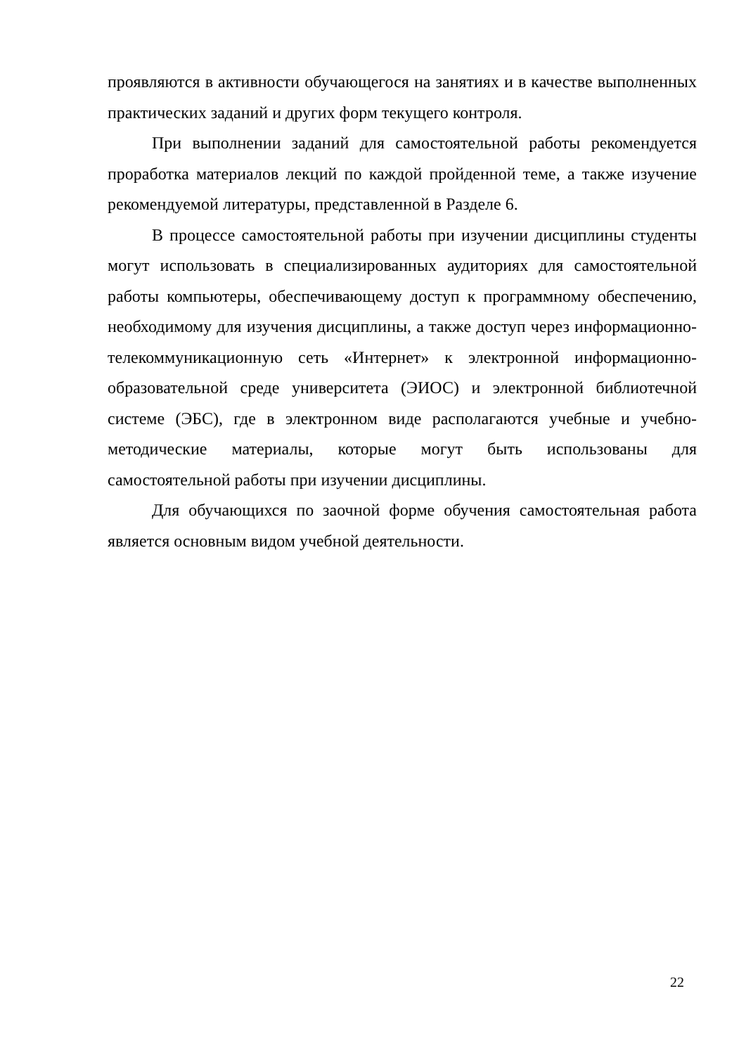проявляются в активности обучающегося на занятиях и в качестве выполненных практических заданий и других форм текущего контроля.
При выполнении заданий для самостоятельной работы рекомендуется проработка материалов лекций по каждой пройденной теме, а также изучение рекомендуемой литературы, представленной в Разделе 6.
В процессе самостоятельной работы при изучении дисциплины студенты могут использовать в специализированных аудиториях для самостоятельной работы компьютеры, обеспечивающему доступ к программному обеспечению, необходимому для изучения дисциплины, а также доступ через информационно-телекоммуникационную сеть «Интернет» к электронной информационно-образовательной среде университета (ЭИОС) и электронной библиотечной системе (ЭБС), где в электронном виде располагаются учебные и учебно-методические материалы, которые могут быть использованы для самостоятельной работы при изучении дисциплины.
Для обучающихся по заочной форме обучения самостоятельная работа является основным видом учебной деятельности.
22